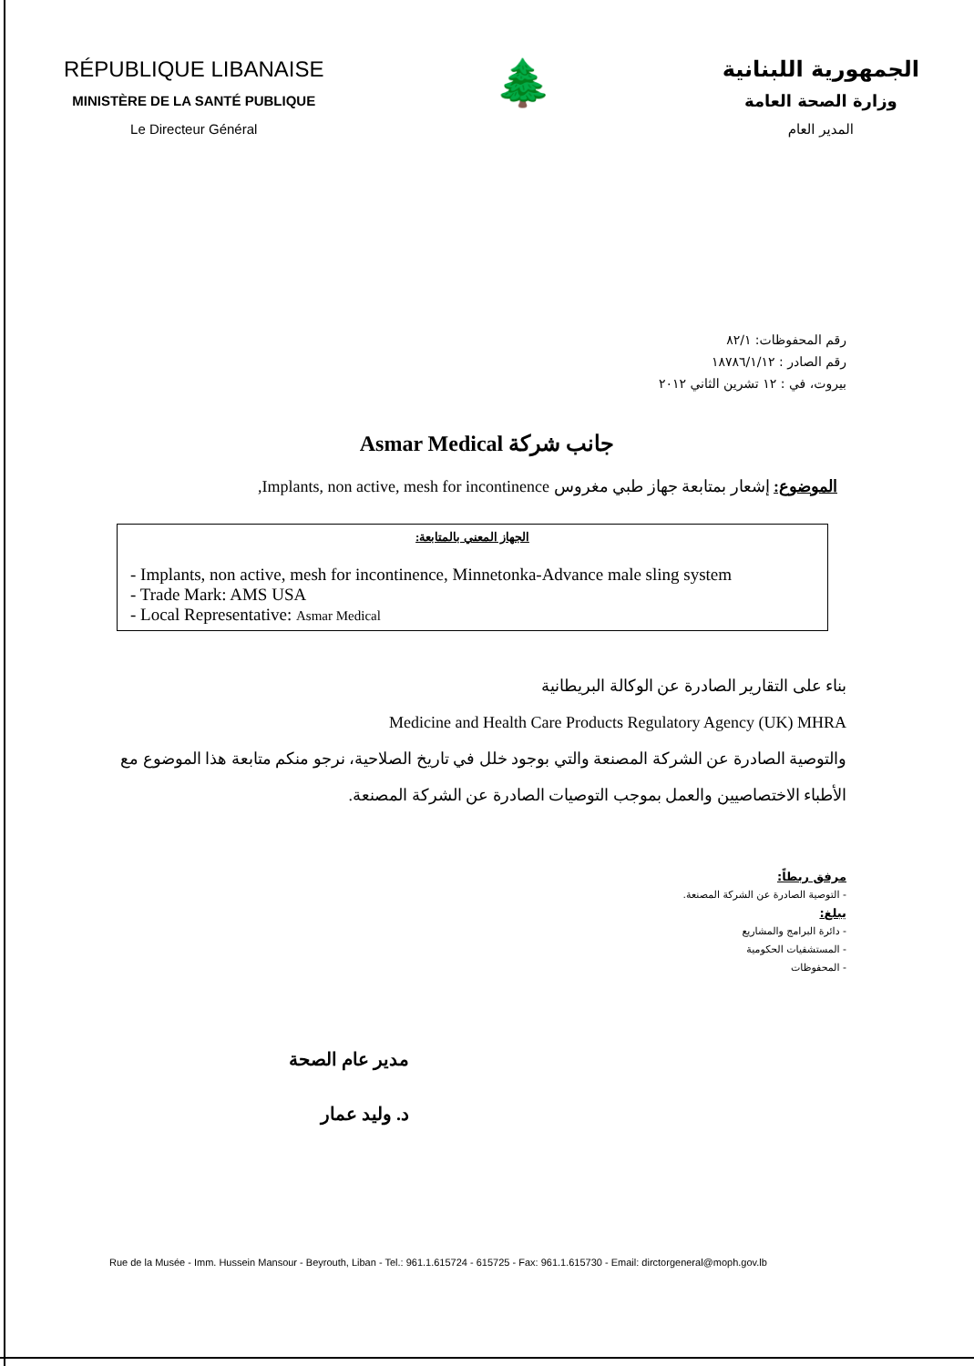RÉPUBLIQUE LIBANAISE
MINISTÈRE DE LA SANTÉ PUBLIQUE
Le Directeur Général
🌲
الجمهورية اللبنانية
وزارة الصحة العامة
المدير العام
رقم المحفوظات: ٨٢/١
رقم الصادر : ١٨٧٨٦/١/١٢
بيروت، في : ١٢ تشرين الثاني ٢٠١٢
جانب شركة Asmar Medical
الموضوع: إشعار بمتابعة جهاز طبي مغروس Implants, non active, mesh for incontinence,
الجهاز المعني بالمتابعة:
- Implants, non active, mesh for incontinence, Minnetonka-Advance male sling system
- Trade Mark: AMS USA
- Local Representative: Asmar Medical
بناء على التقارير الصادرة عن الوكالة البريطانية
Medicine and Health Care Products Regulatory Agency (UK) MHRA
والتوصية الصادرة عن الشركة المصنعة والتي بوجود خلل في تاريخ الصلاحية، نرجو منكم متابعة هذا الموضوع مع الأطباء الاختصاصيين والعمل بموجب التوصيات الصادرة عن الشركة المصنعة.
مرفق ربطاً:
- التوصية الصادرة عن الشركة المصنعة.
يبلغ:
- دائرة البرامج والمشاريع
- المستشفيات الحكومية
- المحفوظات
مدير عام الصحة
د. وليد عمار
Rue de la Musée - Imm. Hussein Mansour - Beyrouth, Liban - Tel.: 961.1.615724 - 615725 - Fax: 961.1.615730 - Email: dirctorgeneral@moph.gov.lb